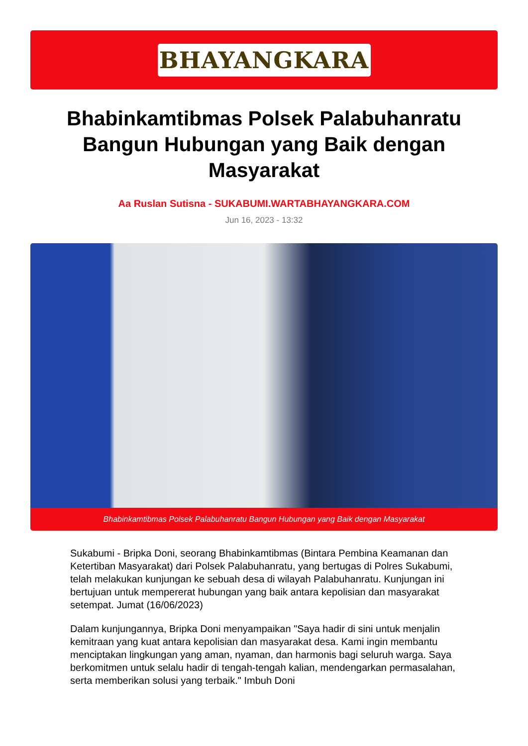BHAYANGKARA
Bhabinkamtibmas Polsek Palabuhanratu Bangun Hubungan yang Baik dengan Masyarakat
Aa Ruslan Sutisna - SUKABUMI.WARTABHAYANGKARA.COM
Jun 16, 2023 - 13:32
Bhabinkamtibmas Polsek Palabuhanratu Bangun Hubungan yang Baik dengan Masyarakat
Sukabumi - Bripka Doni, seorang Bhabinkamtibmas (Bintara Pembina Keamanan dan Ketertiban Masyarakat) dari Polsek Palabuhanratu, yang bertugas di Polres Sukabumi, telah melakukan kunjungan ke sebuah desa di wilayah Palabuhanratu. Kunjungan ini bertujuan untuk mempererat hubungan yang baik antara kepolisian dan masyarakat setempat. Jumat (16/06/2023)
Dalam kunjungannya, Bripka Doni menyampaikan "Saya hadir di sini untuk menjalin kemitraan yang kuat antara kepolisian dan masyarakat desa. Kami ingin membantu menciptakan lingkungan yang aman, nyaman, dan harmonis bagi seluruh warga. Saya berkomitmen untuk selalu hadir di tengah-tengah kalian, mendengarkan permasalahan, serta memberikan solusi yang terbaik." Imbuh Doni